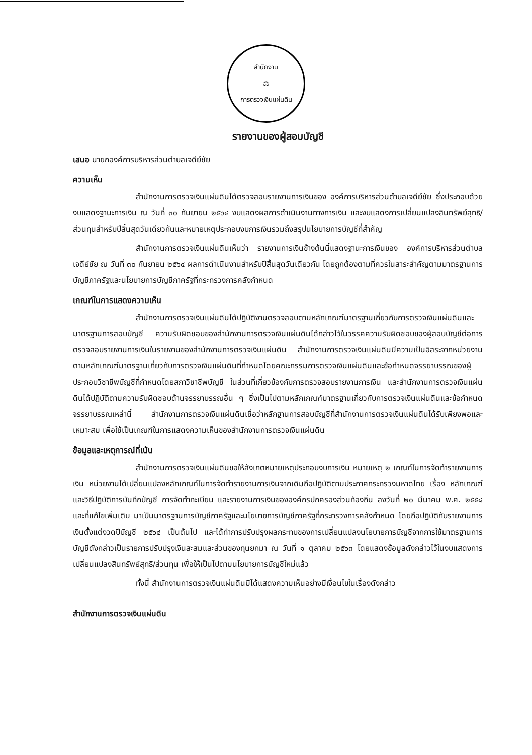สำนักงาน
⚖
การตรวจเงินแผ่นดิน
รายงานของผู้สอบบัญชี
เสนอ นายกองค์การบริหารส่วนตำบลเจดีย์ชัย
ความเห็น
สำนักงานการตรวจเงินแผ่นดินได้ตรวจสอบรายงานการเงินของ องค์การบริหารส่วนตำบลเจดีย์ชัย ซึ่งประกอบด้วยงบแสดงฐานะการเงิน ณ วันที่ ๓๐ กันยายน ๒๕๖๔ งบแสดงผลการดำเนินงานทางการเงิน และงบแสดงการเปลี่ยนแปลงสินทรัพย์สุทธิ/ส่วนทุนสำหรับปีสิ้นสุดวันเดียวกันและหมายเหตุประกอบงบการเงินรวมถึงสรุปนโยบายการบัญชีที่สำคัญ
สำนักงานการตรวจเงินแผ่นดินเห็นว่า รายงานการเงินข้างต้นนี้แสดงฐานะการเงินของ องค์การบริหารส่วนตำบลเจดีย์ชัย ณ วันที่ ๓๐ กันยายน ๒๕๖๔ ผลการดำเนินงานสำหรับปีสิ้นสุดวันเดียวกัน โดยถูกต้องตามที่ควรในสาระสำคัญตามมาตรฐานการบัญชีภาครัฐและนโยบายการบัญชีภาครัฐที่กระทรวงการคลังกำหนด
เกณฑ์ในการแสดงความเห็น
สำนักงานการตรวจเงินแผ่นดินได้ปฏิบัติงานตรวจสอบตามหลักเกณฑ์มาตรฐานเกี่ยวกับการตรวจเงินแผ่นดินและมาตรฐานการสอบบัญชี ความรับผิดชอบของสำนักงานการตรวจเงินแผ่นดินได้กล่าวไว้ในวรรคความรับผิดชอบของผู้สอบบัญชีต่อการตรวจสอบรายงานการเงินในรายงานของสำนักงานการตรวจเงินแผ่นดิน สำนักงานการตรวจเงินแผ่นดินมีความเป็นอิสระจากหน่วยงาน ตามหลักเกณฑ์มาตรฐานเกี่ยวกับการตรวจเงินแผ่นดินที่กำหนดโดยคณะกรรมการตรวจเงินแผ่นดินและข้อกำหนดจรรยาบรรณของผู้ประกอบวิชาชีพบัญชีที่กำหนดโดยสภาวิชาชีพบัญชี ในส่วนที่เกี่ยวข้องกับการตรวจสอบรายงานการเงิน และสำนักงานการตรวจเงินแผ่นดินได้ปฏิบัติตามความรับผิดชอบด้านจรรยาบรรณอื่น ๆ ซึ่งเป็นไปตามหลักเกณฑ์มาตรฐานเกี่ยวกับการตรวจเงินแผ่นดินและข้อกำหนดจรรยาบรรณเหล่านี้ สำนักงานการตรวจเงินแผ่นดินเชื่อว่าหลักฐานการสอบบัญชีที่สำนักงานการตรวจเงินแผ่นดินได้รับเพียงพอและเหมาะสม เพื่อใช้เป็นเกณฑ์ในการแสดงความเห็นของสำนักงานการตรวจเงินแผ่นดิน
ข้อมูลและเหตุการณ์ที่เน้น
สำนักงานการตรวจเงินแผ่นดินขอให้สังเกตหมายเหตุประกอบงบการเงิน หมายเหตุ ๒ เกณฑ์ในการจัดทำรายงานการเงิน หน่วยงานได้เปลี่ยนแปลงหลักเกณฑ์ในการจัดทำรายงานการเงินจากเดิมถือปฏิบัติตามประกาศกระทรวงมหาดไทย เรื่อง หลักเกณฑ์และวิธีปฏิบัติการบันทึกบัญชี การจัดทำทะเบียน และรายงานการเงินขององค์กรปกครองส่วนท้องถิ่น ลงวันที่ ๒๐ มีนาคม พ.ศ. ๒๕๕๘ และที่แก้ไขเพิ่มเติม มาเป็นมาตรฐานการบัญชีภาครัฐและนโยบายการบัญชีภาครัฐที่กระทรวงการคลังกำหนด โดยถือปฏิบัติกับรายงานการเงินตั้งแต่งวดปีบัญชี ๒๕๖๔ เป็นต้นไป และได้ทำการปรับปรุงผลกระทบของการเปลี่ยนแปลงนโยบายการบัญชีจากการใช้มาตรฐานการบัญชีดังกล่าวเป็นรายการปรับปรุงเงินสะสมและส่วนของทุนยกมา ณ วันที่ ๑ ตุลาคม ๒๕๖๓ โดยแสดงข้อมูลดังกล่าวไว้ในงบแสดงการเปลี่ยนแปลงสินทรัพย์สุทธิ/ส่วนทุน เพื่อให้เป็นไปตามนโยบายการบัญชีใหม่แล้ว
ทั้งนี้ สำนักงานการตรวจเงินแผ่นดินมิได้แสดงความเห็นอย่างมีเงื่อนไขในเรื่องดังกล่าว
สำนักงานการตรวจเงินแผ่นดิน